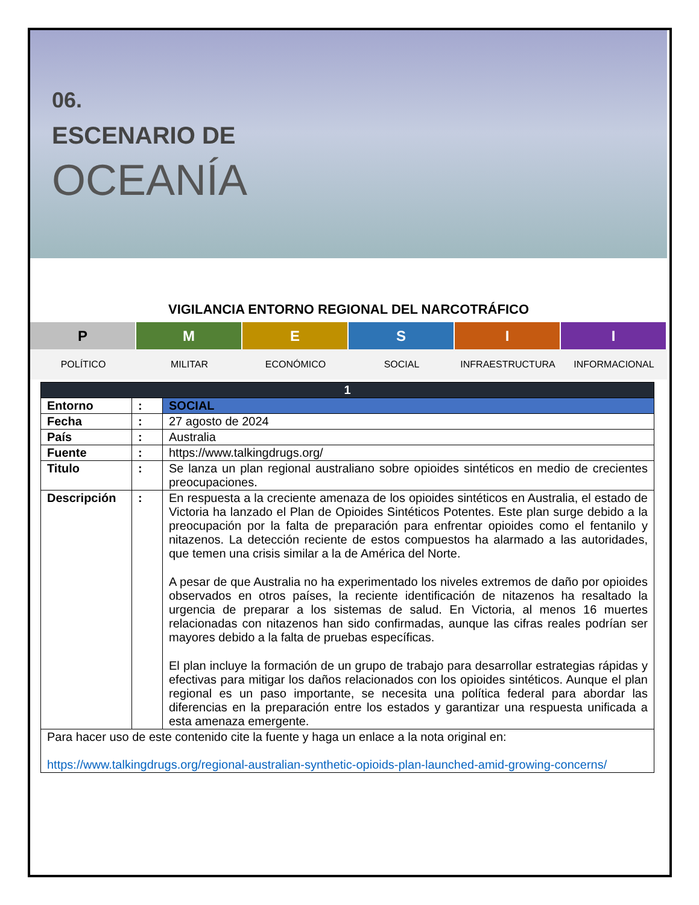06.
ESCENARIO DE
OCEANÍA
VIGILANCIA ENTORNO REGIONAL DEL NARCOTRÁFICO
P M E S I I
POLÍTICO MILITAR ECONÓMICO SOCIAL INFRAESTRUCTURA INFORMACIONAL
| 1 | | |
| --- | --- | --- |
| Entorno | : | SOCIAL |
| Fecha | : | 27 agosto de 2024 |
| País | : | Australia |
| Fuente | : | https://www.talkingdrugs.org/ |
| Titulo | : | Se lanza un plan regional australiano sobre opioides sintéticos en medio de crecientes preocupaciones. |
| Descripción | : | En respuesta a la creciente amenaza de los opioides sintéticos en Australia, el estado de Victoria ha lanzado el Plan de Opioides Sintéticos Potentes. Este plan surge debido a la preocupación por la falta de preparación para enfrentar opioides como el fentanilo y nitazenos. La detección reciente de estos compuestos ha alarmado a las autoridades, que temen una crisis similar a la de América del Norte. A pesar de que Australia no ha experimentado los niveles extremos de daño por opioides observados en otros países, la reciente identificación de nitazenos ha resaltado la urgencia de preparar a los sistemas de salud. En Victoria, al menos 16 muertes relacionadas con nitazenos han sido confirmadas, aunque las cifras reales podrían ser mayores debido a la falta de pruebas específicas. El plan incluye la formación de un grupo de trabajo para desarrollar estrategias rápidas y efectivas para mitigar los daños relacionados con los opioides sintéticos. Aunque el plan regional es un paso importante, se necesita una política federal para abordar las diferencias en la preparación entre los estados y garantizar una respuesta unificada a esta amenaza emergente. |
| Para hacer uso de este contenido cite la fuente y haga un enlace a la nota original en: https://www.talkingdrugs.org/regional-australian-synthetic-opioids-plan-launched-amid-growing-concerns/ | | |